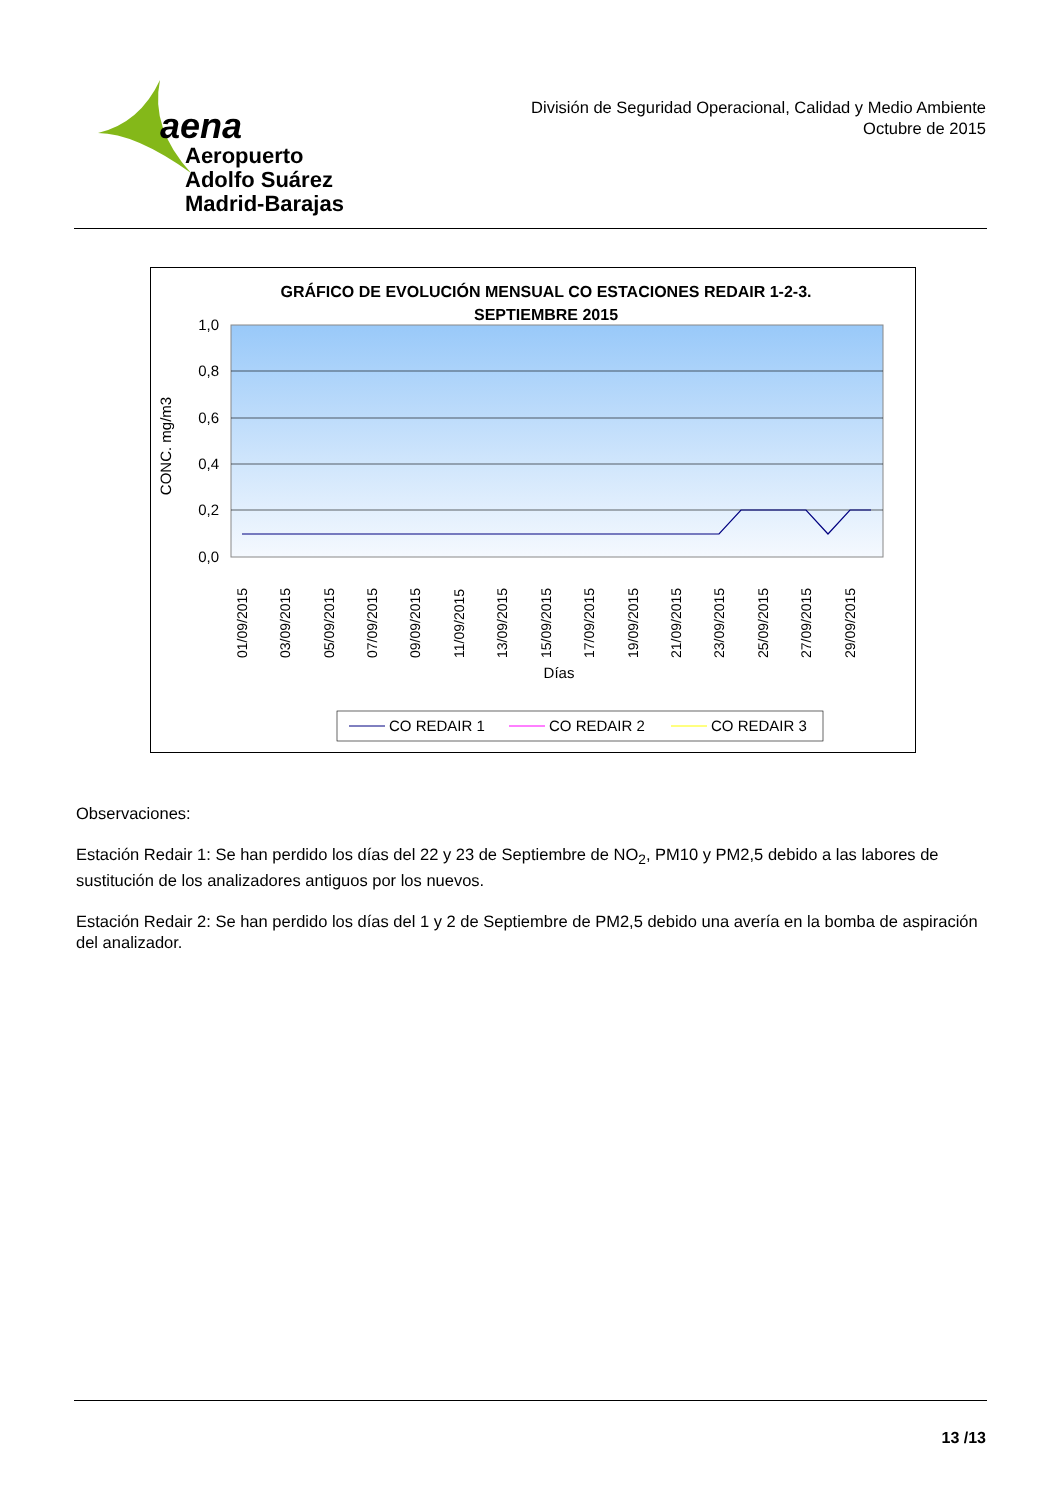aena
Aeropuerto
Adolfo Suárez
Madrid-Barajas
División de Seguridad Operacional, Calidad y Medio Ambiente
Octubre de 2015
GRÁFICO DE EVOLUCIÓN MENSUAL CO ESTACIONES REDAIR 1-2-3.
SEPTIEMBRE 2015
1,0
0,8
0,6
0,4
0,2
0,0
CONC. mg/m3
01/09/2015
03/09/2015
05/09/2015
07/09/2015
09/09/2015
11/09/2015
13/09/2015
15/09/2015
17/09/2015
19/09/2015
21/09/2015
23/09/2015
25/09/2015
27/09/2015
29/09/2015
Días
CO REDAIR 1
CO REDAIR 2
CO REDAIR 3
Observaciones:
Estación Redair 1: Se han perdido los días del 22 y 23 de Septiembre de NO<sub>2</sub>, PM10 y PM2,5 debido a las labores de sustitución de los analizadores antiguos por los nuevos.
Estación Redair 2: Se han perdido los días del 1 y 2 de Septiembre de PM2,5 debido una avería en la bomba de aspiración del analizador.
13 /13